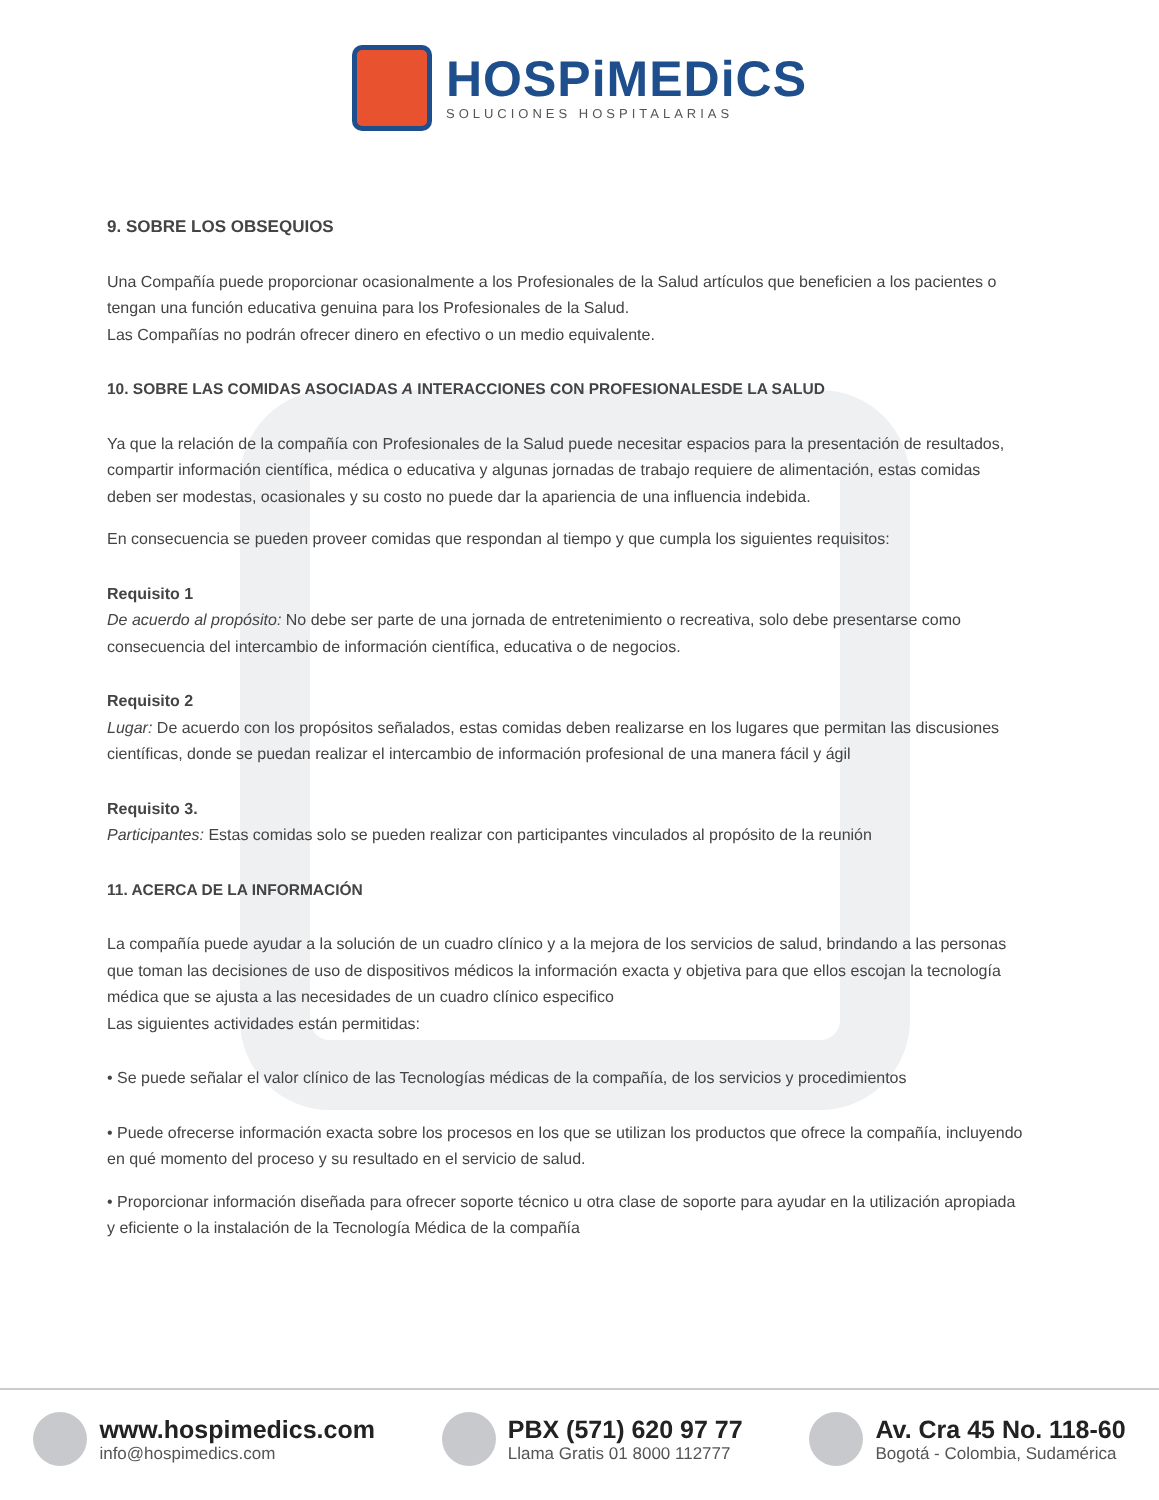HOSPiMEDiCS
SOLUCIONES HOSPITALARIAS
9. SOBRE LOS OBSEQUIOS
Una Compañía puede proporcionar ocasionalmente a los Profesionales de la Salud artículos que beneficien a los pacientes o tengan una función educativa genuina para los Profesionales de la Salud.
Las Compañías no podrán ofrecer dinero en efectivo o un medio equivalente.
10. SOBRE LAS COMIDAS ASOCIADAS A INTERACCIONES CON PROFESIONALESDE LA SALUD
Ya que la relación de la compañía con Profesionales de la Salud puede necesitar espacios para la presentación de resultados, compartir información científica, médica o educativa y algunas jornadas de trabajo requiere de alimentación, estas comidas deben ser modestas, ocasionales y su costo no puede dar la apariencia de una influencia indebida.
En consecuencia se pueden proveer comidas que respondan al tiempo y que cumpla los siguientes requisitos:
Requisito 1
De acuerdo al propósito: No debe ser parte de una jornada de entretenimiento o recreativa, solo debe presentarse como consecuencia del intercambio de información científica, educativa o de negocios.
Requisito 2
Lugar: De acuerdo con los propósitos señalados, estas comidas deben realizarse en los lugares que permitan las discusiones científicas, donde se puedan realizar el intercambio de información profesional de una manera fácil y ágil
Requisito 3.
Participantes: Estas comidas solo se pueden realizar con participantes vinculados al propósito de la reunión
11. ACERCA DE LA INFORMACIÓN
La compañía puede ayudar a la solución de un cuadro clínico y a la mejora de los servicios de salud, brindando a las personas que toman las decisiones de uso de dispositivos médicos la información exacta y objetiva para que ellos escojan la tecnología médica que se ajusta a las necesidades de un cuadro clínico especifico
Las siguientes actividades están permitidas:
• Se puede señalar el valor clínico de las Tecnologías médicas de la compañía, de los servicios y procedimientos
• Puede ofrecerse información exacta sobre los procesos en los que se utilizan los productos que ofrece la compañía, incluyendo en qué momento del proceso y su resultado en el servicio de salud.
• Proporcionar información diseñada para ofrecer soporte técnico u otra clase de soporte para ayudar en la utilización apropiada y eficiente o la instalación de la Tecnología Médica de la compañía
www.hospimedics.com
info@hospimedics.com
PBX (571) 620 97 77
Llama Gratis 01 8000 112777
Av. Cra 45 No. 118-60
Bogotá - Colombia, Sudamérica